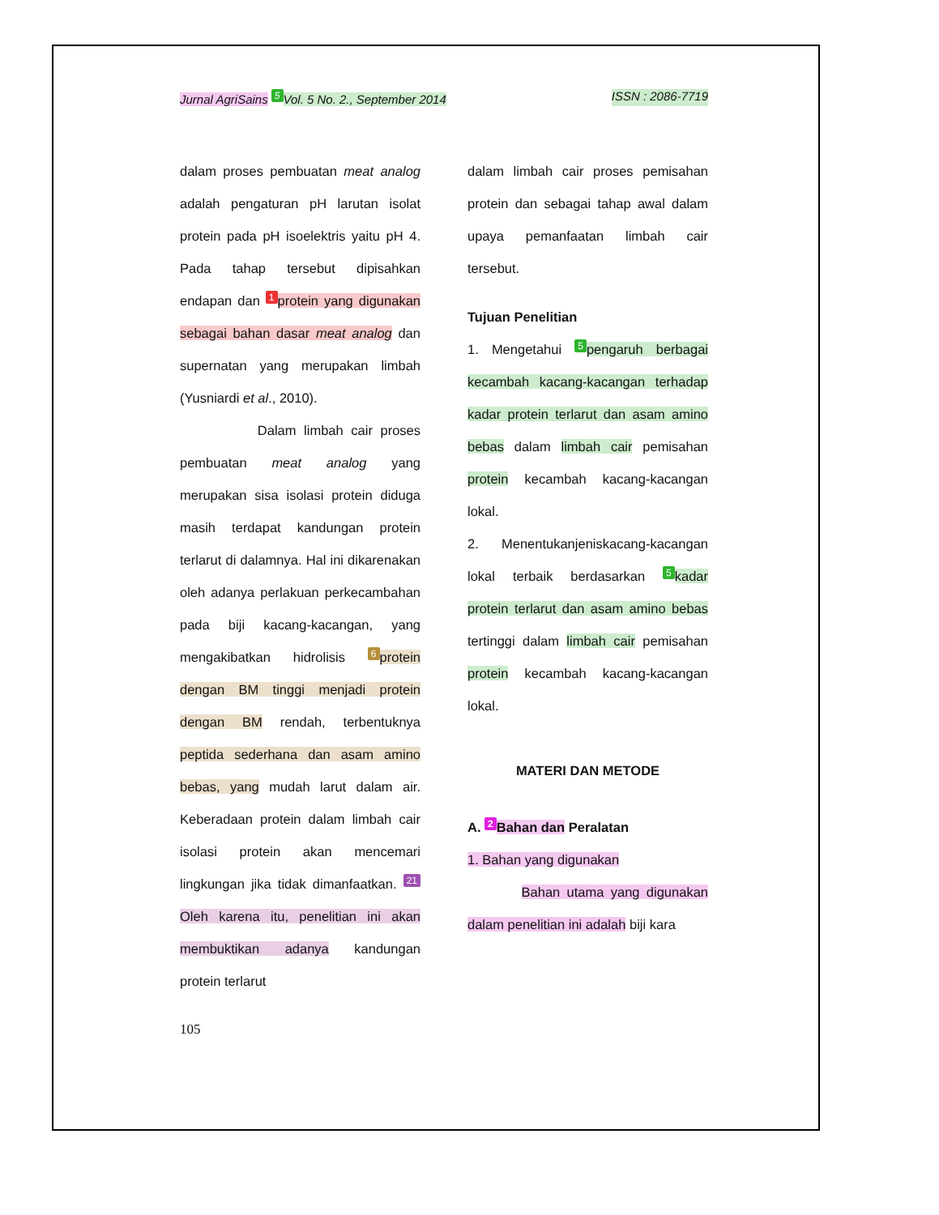Jurnal AgriSains 5 Vol. 5 No. 2., September 2014 ISSN : 2086-7719
dalam proses pembuatan meat analog adalah pengaturan pH larutan isolat protein pada pH isoelektris yaitu pH 4. Pada tahap tersebut dipisahkan endapan dan 1 protein yang digunakan sebagai bahan dasar meat analog dan supernatan yang merupakan limbah (Yusniardi et al., 2010).
Dalam limbah cair proses pembuatan meat analog yang merupakan sisa isolasi protein diduga masih terdapat kandungan protein terlarut di dalamnya. Hal ini dikarenakan oleh adanya perlakuan perkecambahan pada biji kacang-kacangan, yang mengakibatkan hidrolisis 6 protein dengan BM tinggi menjadi protein dengan BM rendah, terbentuknya peptida sederhana dan asam amino bebas, yang mudah larut dalam air. Keberadaan protein dalam limbah cair isolasi protein akan mencemari lingkungan jika tidak dimanfaatkan. 21 Oleh karena itu, penelitian ini akan membuktikan adanya kandungan protein terlarut
dalam limbah cair proses pemisahan protein dan sebagai tahap awal dalam upaya pemanfaatan limbah cair tersebut.
Tujuan Penelitian
1. Mengetahui 5 pengaruh berbagai kecambah kacang-kacangan terhadap kadar protein terlarut dan asam amino bebas dalam limbah cair pemisahan protein kecambah kacang-kacangan lokal.
2. Menentukanjeniskacang-kacangan lokal terbaik berdasarkan 5 kadar protein terlarut dan asam amino bebas tertinggi dalam limbah cair pemisahan protein kecambah kacang-kacangan lokal.
MATERI DAN METODE
A. 2 Bahan dan Peralatan
1. Bahan yang digunakan
Bahan utama yang digunakan dalam penelitian ini adalah biji kara
105